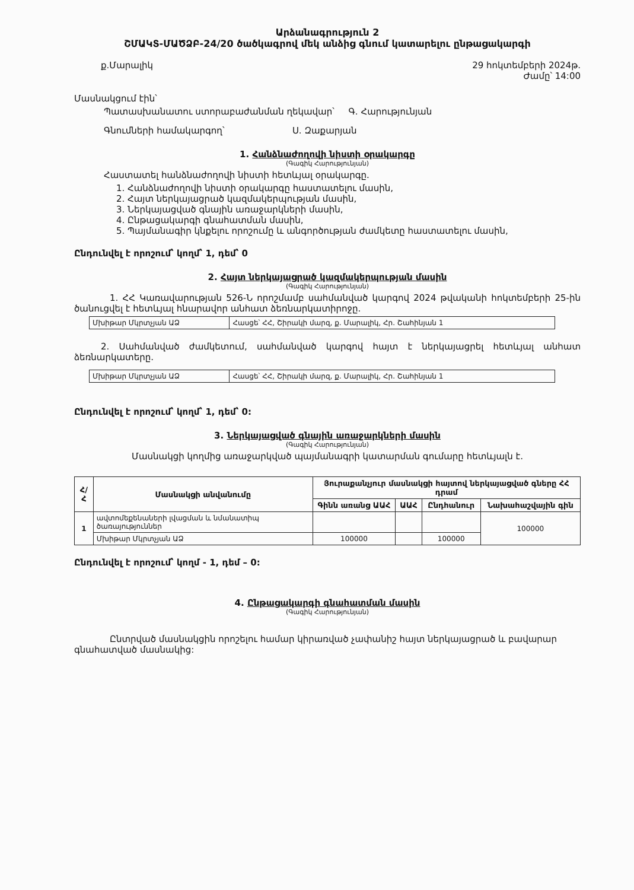Արձանագրություն 2
ՇՄԱԿՏ-ՄԱԾՁԲ-24/20 ծածկագրով մեկ անձից գնում կատարելու ընթացակարգի
ք.Մարալիկ 29 հոկտեմբերի 2024թ.
Ժամը՝ 14:00
Մասնակցում էին՝
Պատասխանատու ստորաբաժանման ղեկավար՝ Գ. Հարությունյան
Գնումների համակարգող՝ Ս. Զաքարյան
1. Հանձնաժողովի նիստի օրակարգը
(Գագիկ Հարությունյան)
Հաստատել հանձնաժողովի նիստի հետևյալ օրակարգը.
1. Հանձնաժողովի նիստի օրակարգը հաստատելու մասին,
2. Հայտ ներկայացրած կազմակերպության մասին,
3. Ներկայացված գնային առաջարկների մասին,
4. Ընթացակարգի գնահատման մասին,
5. Պայմանագիր կնքելու որոշումը և անգործության ժամկետը հաստատելու մասին,
Ընդունվել է որոշում՝ կողմ՝ 1, դեմ՝ 0
2. Հայտ ներկայացրած կազմակերպության մասին
(Գագիկ Հարությունյան)
1. ՀՀ Կառավարության 526-Ն որոշմամբ սահմանված կարգով 2024 թվականի հոկտեմբերի 25-ին ծանուցվել է հետևյալ հնարավոր անհատ ձեռնարկատիրոջը.
| Մխիթար Մկրտչյան ԱՁ | Հասցե՝ ՀՀ, Շիրակի մարզ, ք. Մարալիկ, Հր. Շահինյան 1 |
2. Սահմանված ժամկետում, սահմանված կարգով հայտ է ներկայացրել հետևյալ անհատ ձեռնարկատերը.
| Մխիթար Մկրտչյան ԱՁ | Հասցե՝ ՀՀ, Շիրակի մարզ, ք. Մարալիկ, Հր. Շահինյան 1 |
Ընդունվել է որոշում՝ կողմ՝ 1, դեմ՝ 0:
3. Ներկայացված գնային առաջարկների մասին
(Գագիկ Հարությունյան)
Մասնակցի կողմից առաջարկված պայմանագրի կատարման գումարը հետևյալն է.
| Հ/Հ | Մասնակցի անվանումը | Յուրաքանչյուր մասնակցի հայտով ներկայացված գները ՀՀ դրամ | | | |
| --- | --- | --- | --- | --- | --- |
| | | Գինն առանց ԱԱՀ | ԱԱՀ | Ընդհանուր | Նախահաշվային գին |
| 1 | ավտոմեքենաների լվացման և նմանատիպ ծառայություններ | | | | 100000 |
| | Մխիթար Մկրտչյան ԱՁ | 100000 | | 100000 | |
Ընդունվել է որոշում՝ կողմ - 1, դեմ – 0:
4. Ընթացակարգի գնահատման մասին
(Գագիկ Հարությունյան)
Ընտրված մասնակցին որոշելու համար կիրառված չափանիշ հայտ ներկայացրած և բավարար գնահատված մասնակից: